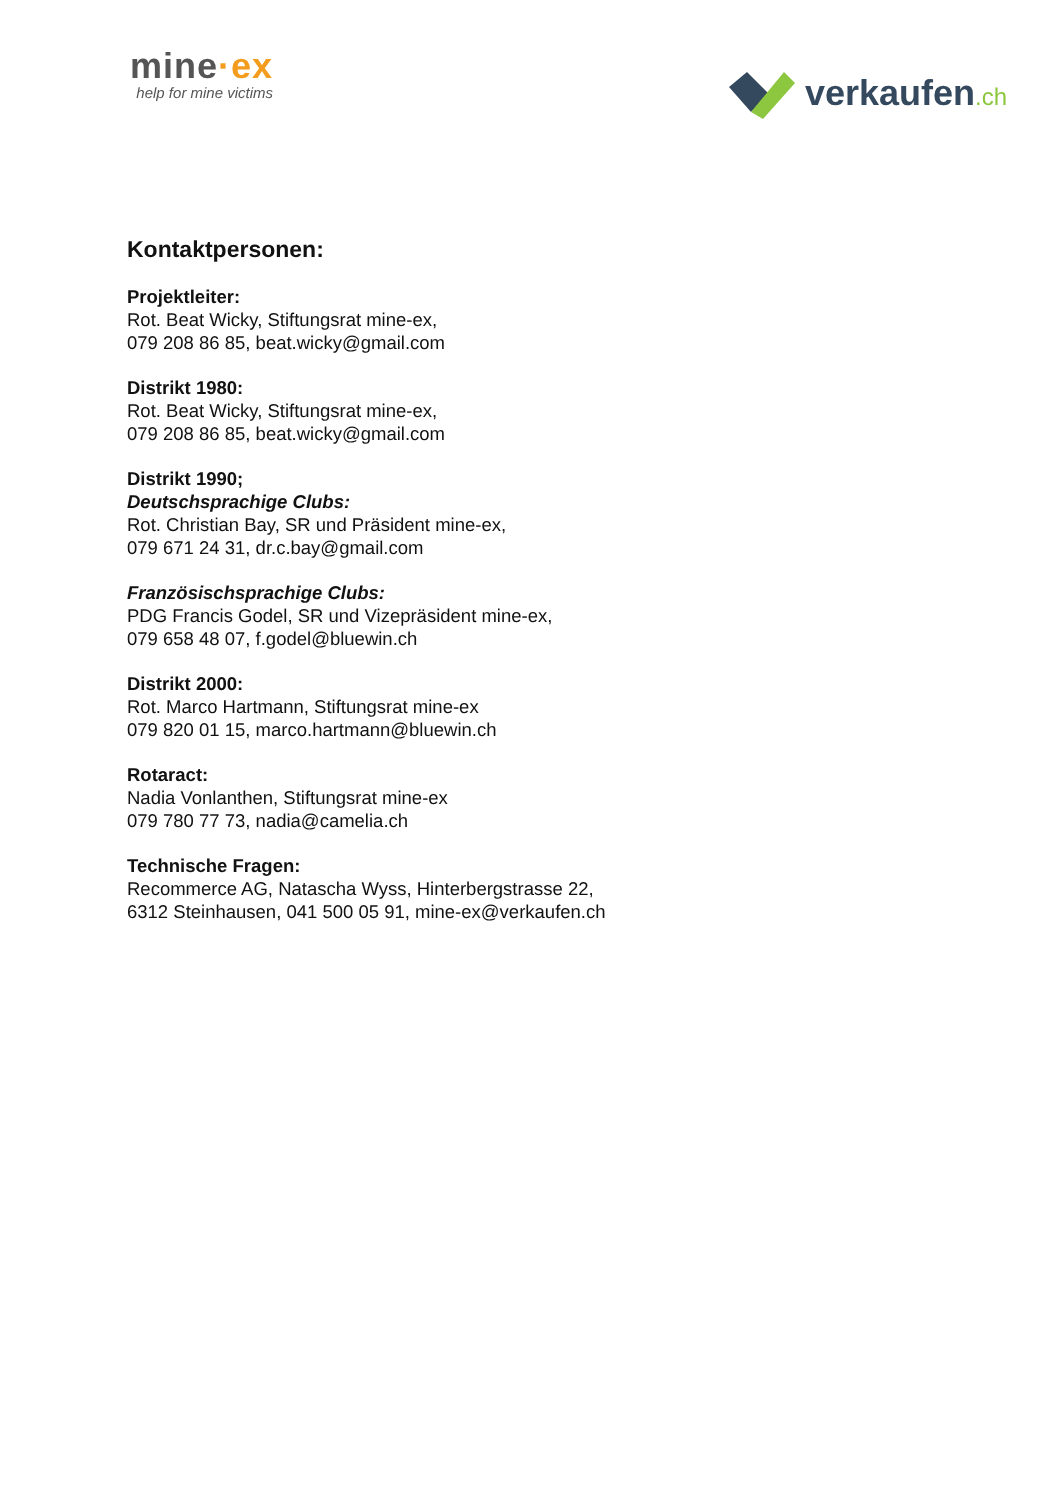mine·ex
help for mine victims
verkaufen.ch
Kontaktpersonen:
Projektleiter:
Rot. Beat Wicky, Stiftungsrat mine-ex,
079 208 86 85, beat.wicky@gmail.com
Distrikt 1980:
Rot. Beat Wicky, Stiftungsrat mine-ex,
079 208 86 85, beat.wicky@gmail.com
Distrikt 1990;
Deutschsprachige Clubs:
Rot. Christian Bay, SR und Präsident mine-ex,
079 671 24 31, dr.c.bay@gmail.com
Französischsprachige Clubs:
PDG Francis Godel, SR und Vizepräsident mine-ex,
079 658 48 07, f.godel@bluewin.ch
Distrikt 2000:
Rot. Marco Hartmann, Stiftungsrat mine-ex
079 820 01 15, marco.hartmann@bluewin.ch
Rotaract:
Nadia Vonlanthen, Stiftungsrat mine-ex
079 780 77 73, nadia@camelia.ch
Technische Fragen:
Recommerce AG, Natascha Wyss, Hinterbergstrasse 22,
6312 Steinhausen, 041 500 05 91, mine-ex@verkaufen.ch